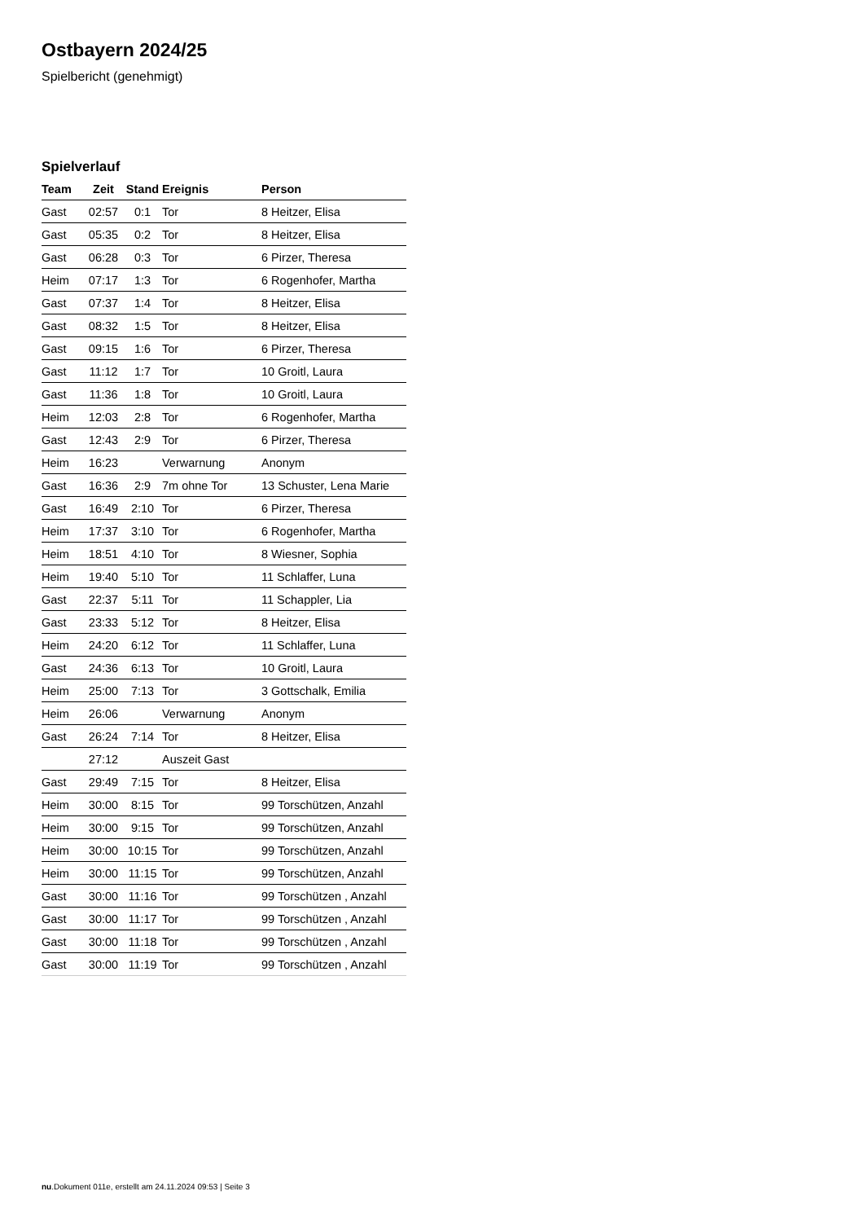Ostbayern 2024/25
Spielbericht (genehmigt)
Spielverlauf
| Team | Zeit | Stand | Ereignis | Person |
| --- | --- | --- | --- | --- |
| Gast | 02:57 | 0:1 | Tor | 8 Heitzer, Elisa |
| Gast | 05:35 | 0:2 | Tor | 8 Heitzer, Elisa |
| Gast | 06:28 | 0:3 | Tor | 6 Pirzer, Theresa |
| Heim | 07:17 | 1:3 | Tor | 6 Rogenhofer, Martha |
| Gast | 07:37 | 1:4 | Tor | 8 Heitzer, Elisa |
| Gast | 08:32 | 1:5 | Tor | 8 Heitzer, Elisa |
| Gast | 09:15 | 1:6 | Tor | 6 Pirzer, Theresa |
| Gast | 11:12 | 1:7 | Tor | 10 Groitl, Laura |
| Gast | 11:36 | 1:8 | Tor | 10 Groitl, Laura |
| Heim | 12:03 | 2:8 | Tor | 6 Rogenhofer, Martha |
| Gast | 12:43 | 2:9 | Tor | 6 Pirzer, Theresa |
| Heim | 16:23 | | Verwarnung | Anonym |
| Gast | 16:36 | 2:9 | 7m ohne Tor | 13 Schuster, Lena Marie |
| Gast | 16:49 | 2:10 | Tor | 6 Pirzer, Theresa |
| Heim | 17:37 | 3:10 | Tor | 6 Rogenhofer, Martha |
| Heim | 18:51 | 4:10 | Tor | 8 Wiesner, Sophia |
| Heim | 19:40 | 5:10 | Tor | 11 Schlaffer, Luna |
| Gast | 22:37 | 5:11 | Tor | 11 Schappler, Lia |
| Gast | 23:33 | 5:12 | Tor | 8 Heitzer, Elisa |
| Heim | 24:20 | 6:12 | Tor | 11 Schlaffer, Luna |
| Gast | 24:36 | 6:13 | Tor | 10 Groitl, Laura |
| Heim | 25:00 | 7:13 | Tor | 3 Gottschalk, Emilia |
| Heim | 26:06 | | Verwarnung | Anonym |
| Gast | 26:24 | 7:14 | Tor | 8 Heitzer, Elisa |
| | 27:12 | | Auszeit Gast | |
| Gast | 29:49 | 7:15 | Tor | 8 Heitzer, Elisa |
| Heim | 30:00 | 8:15 | Tor | 99 Torschützen, Anzahl |
| Heim | 30:00 | 9:15 | Tor | 99 Torschützen, Anzahl |
| Heim | 30:00 | 10:15 | Tor | 99 Torschützen, Anzahl |
| Heim | 30:00 | 11:15 | Tor | 99 Torschützen, Anzahl |
| Gast | 30:00 | 11:16 | Tor | 99 Torschützen , Anzahl |
| Gast | 30:00 | 11:17 | Tor | 99 Torschützen , Anzahl |
| Gast | 30:00 | 11:18 | Tor | 99 Torschützen , Anzahl |
| Gast | 30:00 | 11:19 | Tor | 99 Torschützen , Anzahl |
nu.Dokument 011e, erstellt am 24.11.2024 09:53 | Seite 3